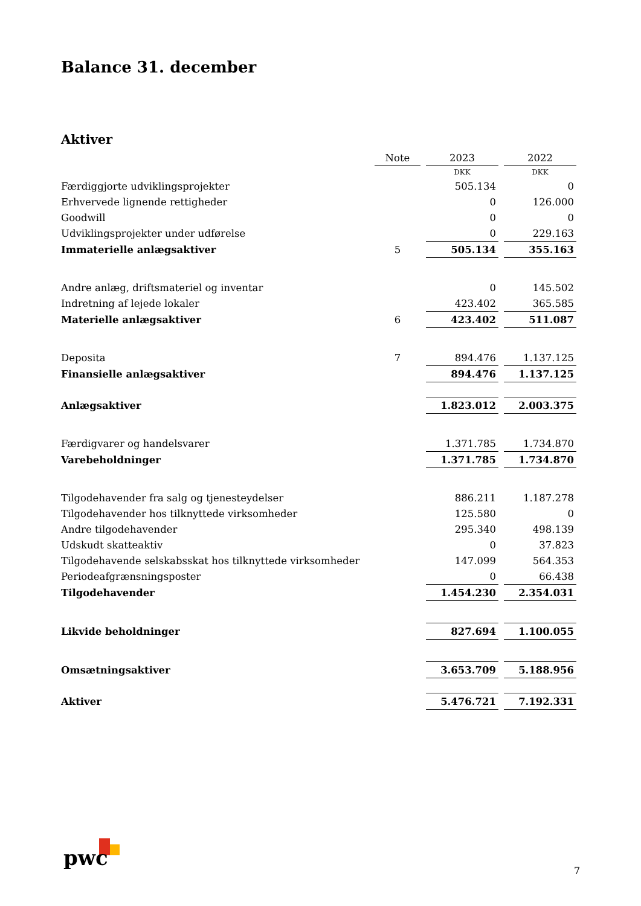Balance 31. december
Aktiver
| | Note | | 2023 | | 2022 |
| | | | DKK | | DKK |
| Færdiggjorte udviklingsprojekter | | | 505.134 | | 0 |
| Erhvervede lignende rettigheder | | | 0 | | 126.000 |
| Goodwill | | | 0 | | 0 |
| Udviklingsprojekter under udførelse | | | 0 | | 229.163 |
| Immaterielle anlægsaktiver | 5 | | 505.134 | | 355.163 |
| Andre anlæg, driftsmateriel og inventar | | | 0 | | 145.502 |
| Indretning af lejede lokaler | | | 423.402 | | 365.585 |
| Materielle anlægsaktiver | 6 | | 423.402 | | 511.087 |
| Deposita | 7 | | 894.476 | | 1.137.125 |
| Finansielle anlægsaktiver | | | 894.476 | | 1.137.125 |
| Anlægsaktiver | | | 1.823.012 | | 2.003.375 |
| Færdigvarer og handelsvarer | | | 1.371.785 | | 1.734.870 |
| Varebeholdninger | | | 1.371.785 | | 1.734.870 |
| Tilgodehavender fra salg og tjenesteydelser | | | 886.211 | | 1.187.278 |
| Tilgodehavender hos tilknyttede virksomheder | | | 125.580 | | 0 |
| Andre tilgodehavender | | | 295.340 | | 498.139 |
| Udskudt skatteaktiv | | | 0 | | 37.823 |
| Tilgodehavende selskabsskat hos tilknyttede virksomheder | | | 147.099 | | 564.353 |
| Periodeafgrænsningsposter | | | 0 | | 66.438 |
| Tilgodehavender | | | 1.454.230 | | 2.354.031 |
| Likvide beholdninger | | | 827.694 | | 1.100.055 |
| Omsætningsaktiver | | | 3.653.709 | | 5.188.956 |
| Aktiver | | | 5.476.721 | | 7.192.331 |
pwc
7